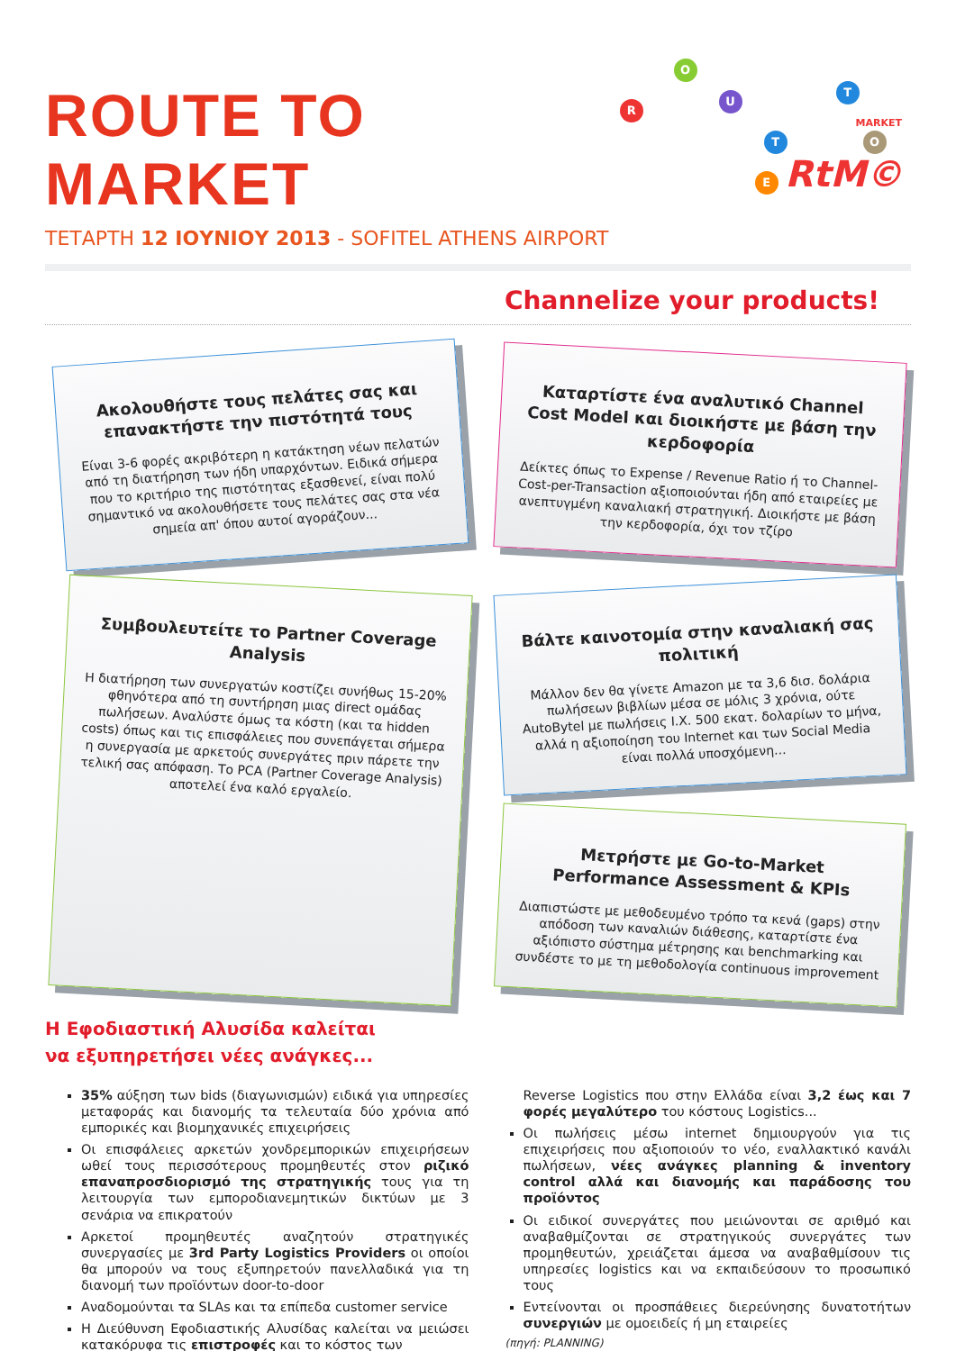ROUTE TO MARKET
R
O
U
T
T
E
O
MARKET
RtM©
ΤΕΤΑΡΤΗ 12 ΙΟΥΝΙΟΥ 2013 - SOFITEL ATHENS AIRPORT
Channelize your products!
Ακολουθήστε τους πελάτες σας και επανακτήστε την πιστότητά τους
Είναι 3-6 φορές ακριβότερη η κατάκτηση νέων πελατών από τη διατήρηση των ήδη υπαρχόντων. Ειδικά σήμερα που το κριτήριο της πιστότητας εξασθενεί, είναι πολύ σημαντικό να ακολουθήσετε τους πελάτες σας στα νέα σημεία απ' όπου αυτοί αγοράζουν...
Καταρτίστε ένα αναλυτικό Channel Cost Model και διοικήστε με βάση την κερδοφορία
Δείκτες όπως το Expense / Revenue Ratio ή το Channel-Cost-per-Transaction αξιοποιούνται ήδη από εταιρείες με ανεπτυγμένη καναλιακή στρατηγική. Διοικήστε με βάση την κερδοφορία, όχι τον τζίρο
Συμβουλευτείτε το Partner Coverage Analysis
Η διατήρηση των συνεργατών κοστίζει συνήθως 15-20% φθηνότερα από τη συντήρηση μιας direct ομάδας πωλήσεων. Αναλύστε όμως τα κόστη (και τα hidden costs) όπως και τις επισφάλειες που συνεπάγεται σήμερα η συνεργασία με αρκετούς συνεργάτες πριν πάρετε την τελική σας απόφαση. Το PCA (Partner Coverage Analysis) αποτελεί ένα καλό εργαλείο.
Βάλτε καινοτομία στην καναλιακή σας πολιτική
Μάλλον δεν θα γίνετε Amazon με τα 3,6 δισ. δολάρια πωλήσεων βιβλίων μέσα σε μόλις 3 χρόνια, ούτε AutoBytel με πωλήσεις Ι.Χ. 500 εκατ. δολαρίων το μήνα, αλλά η αξιοποίηση του Internet και των Social Media είναι πολλά υποσχόμενη...
Μετρήστε με Go-to-Market Performance Assessment & KPIs
Διαπιστώστε με μεθοδευμένο τρόπο τα κενά (gaps) στην απόδοση των καναλιών διάθεσης, καταρτίστε ένα αξιόπιστο σύστημα μέτρησης και benchmarking και συνδέστε το με τη μεθοδολογία continuous improvement
Η Εφοδιαστική Αλυσίδα καλείται
να εξυπηρετήσει νέες ανάγκες...
35% αύξηση των bids (διαγωνισμών) ειδικά για υπηρεσίες μεταφοράς και διανομής τα τελευταία δύο χρόνια από εμπορικές και βιομηχανικές επιχειρήσεις
Οι επισφάλειες αρκετών χονδρεμπορικών επιχειρήσεων ωθεί τους περισσότερους προμηθευτές στον ριζικό επαναπροσδιορισμό της στρατηγικής τους για τη λειτουργία των εμποροδιανεμητικών δικτύων με 3 σενάρια να επικρατούν
Αρκετοί προμηθευτές αναζητούν στρατηγικές συνεργασίες με 3rd Party Logistics Providers οι οποίοι θα μπορούν να τους εξυπηρετούν πανελλαδικά για τη διανομή των προϊόντων door-to-door
Αναδομούνται τα SLAs και τα επίπεδα customer service
Η Διεύθυνση Εφοδιαστικής Αλυσίδας καλείται να μειώσει κατακόρυφα τις επιστροφές και το κόστος των
Reverse Logistics που στην Ελλάδα είναι 3,2 έως και 7 φορές μεγαλύτερο του κόστους Logistics...
Οι πωλήσεις μέσω internet δημιουργούν για τις επιχειρήσεις που αξιοποιούν το νέο, εναλλακτικό κανάλι πωλήσεων, νέες ανάγκες planning & inventory control αλλά και διανομής και παράδοσης του προϊόντος
Οι ειδικοί συνεργάτες που μειώνονται σε αριθμό και αναβαθμίζονται σε στρατηγικούς συνεργάτες των προμηθευτών, χρειάζεται άμεσα να αναβαθμίσουν τις υπηρεσίες logistics και να εκπαιδεύσουν το προσωπικό τους
Εντείνονται οι προσπάθειες διερεύνησης δυνατοτήτων συνεργιών με ομοειδείς ή μη εταιρείες
(πηγή: PLANNING)